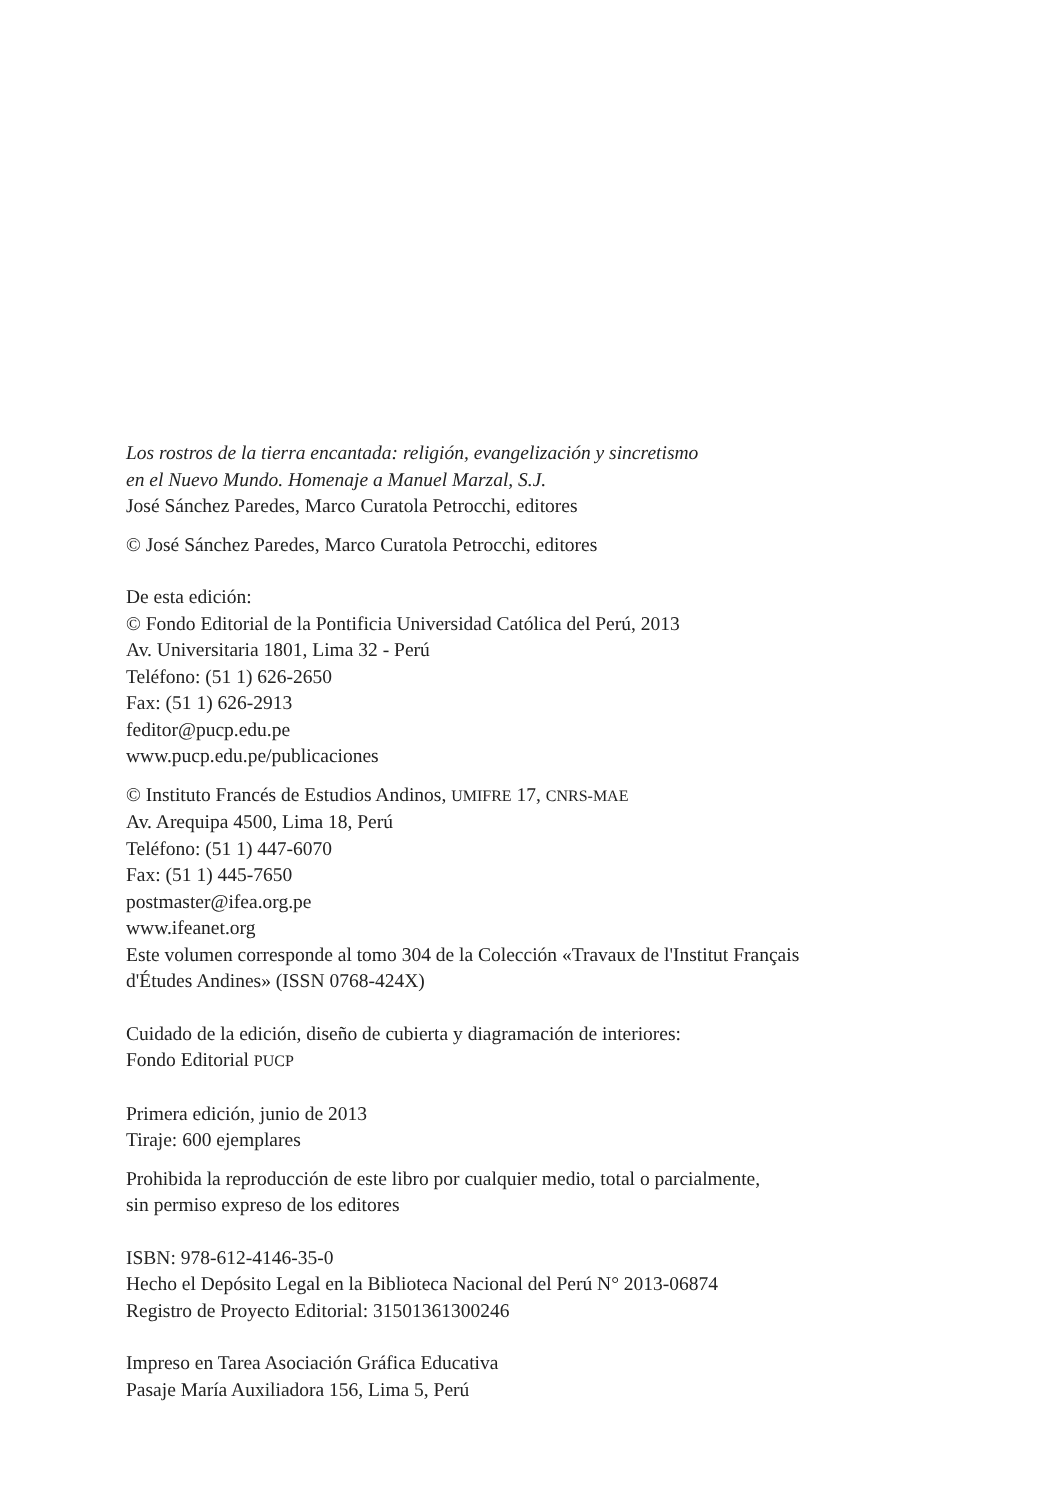Los rostros de la tierra encantada: religión, evangelización y sincretismo
en el Nuevo Mundo. Homenaje a Manuel Marzal, S.J.
José Sánchez Paredes, Marco Curatola Petrocchi, editores
© José Sánchez Paredes, Marco Curatola Petrocchi, editores
De esta edición:
© Fondo Editorial de la Pontificia Universidad Católica del Perú, 2013
Av. Universitaria 1801, Lima 32 - Perú
Teléfono: (51 1) 626-2650
Fax: (51 1) 626-2913
feditor@pucp.edu.pe
www.pucp.edu.pe/publicaciones
© Instituto Francés de Estudios Andinos, UMIFRE 17, CNRS-MAE
Av. Arequipa 4500, Lima 18, Perú
Teléfono: (51 1) 447-6070
Fax: (51 1) 445-7650
postmaster@ifea.org.pe
www.ifeanet.org
Este volumen corresponde al tomo 304 de la Colección «Travaux de l'Institut Français
d'Études Andines» (ISSN 0768-424X)
Cuidado de la edición, diseño de cubierta y diagramación de interiores:
Fondo Editorial PUCP
Primera edición, junio de 2013
Tiraje: 600 ejemplares
Prohibida la reproducción de este libro por cualquier medio, total o parcialmente,
sin permiso expreso de los editores
ISBN: 978-612-4146-35-0
Hecho el Depósito Legal en la Biblioteca Nacional del Perú N° 2013-06874
Registro de Proyecto Editorial: 31501361300246
Impreso en Tarea Asociación Gráfica Educativa
Pasaje María Auxiliadora 156, Lima 5, Perú